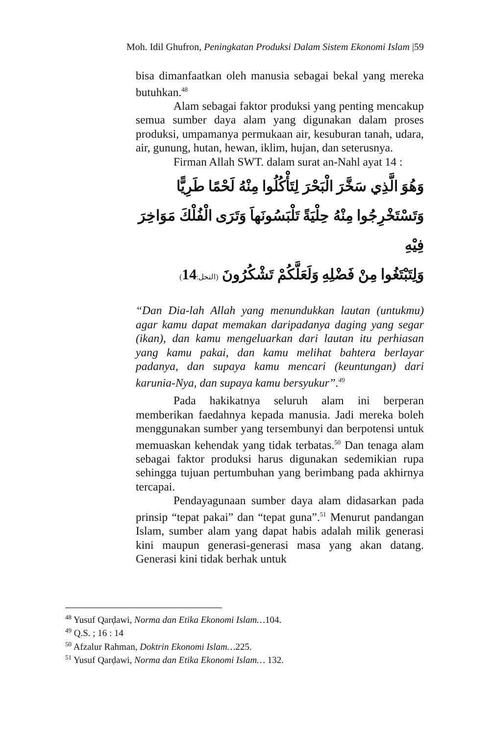Moh. Idil Ghufron, Peningkatan Produksi Dalam Sistem Ekonomi Islam |59
bisa dimanfaatkan oleh manusia sebagai bekal yang mereka butuhkan.<sup>48</sup>
Alam sebagai faktor produksi yang penting mencakup semua sumber daya alam yang digunakan dalam proses produksi, umpamanya permukaan air, kesuburan tanah, udara, air, gunung, hutan, hewan, iklim, hujan, dan seterusnya.
Firman Allah SWT. dalam surat an-Nahl ayat 14 :
وَهُوَ الَّذِي سَخَّرَ الْبَحْرَ لِتَأْكُلُوا مِنْهُ لَحْمًا طَرِيًّا
وَتَسْتَخْرِجُوا مِنْهُ حِلْيَةً تَلْبَسُونَهاَ وَتَرَى الْفُلْكَ مَوَاخِرَ فِيْهِ
وَلِتَبْتَغُوا مِنْ فَضْلِهِ وَلَعَلَّكُمْ تَشْكُرُونَ (النحل: 14)
“Dan Dia-lah Allah yang menundukkan lautan (untukmu) agar kamu dapat memakan daripadanya daging yang segar (ikan), dan kamu mengeluarkan dari lautan itu perhiasan yang kamu pakai, dan kamu melihat bahtera berlayar padanya, dan supaya kamu mencari (keuntungan) dari karunia-Nya, dan supaya kamu bersyukur”.<sup>49</sup>
Pada hakikatnya seluruh alam ini berperan memberikan faedahnya kepada manusia. Jadi mereka boleh menggunakan sumber yang tersembunyi dan berpotensi untuk memuaskan kehendak yang tidak terbatas.<sup>50</sup> Dan tenaga alam sebagai faktor produksi harus digunakan sedemikian rupa sehingga tujuan pertumbuhan yang berimbang pada akhirnya tercapai.
Pendayagunaan sumber daya alam didasarkan pada prinsip “tepat pakai” dan “tepat guna”.<sup>51</sup> Menurut pandangan Islam, sumber alam yang dapat habis adalah milik generasi kini maupun generasi-generasi masa yang akan datang. Generasi kini tidak berhak untuk
<sup>48</sup> Yusuf Qarḍawi, Norma dan Etika Ekonomi Islam…104.
<sup>49</sup> Q.S. ; 16 : 14
<sup>50</sup> Afzalur Rahman, Doktrin Ekonomi Islam…225.
<sup>51</sup> Yusuf Qarḍawi, Norma dan Etika Ekonomi Islam… 132.